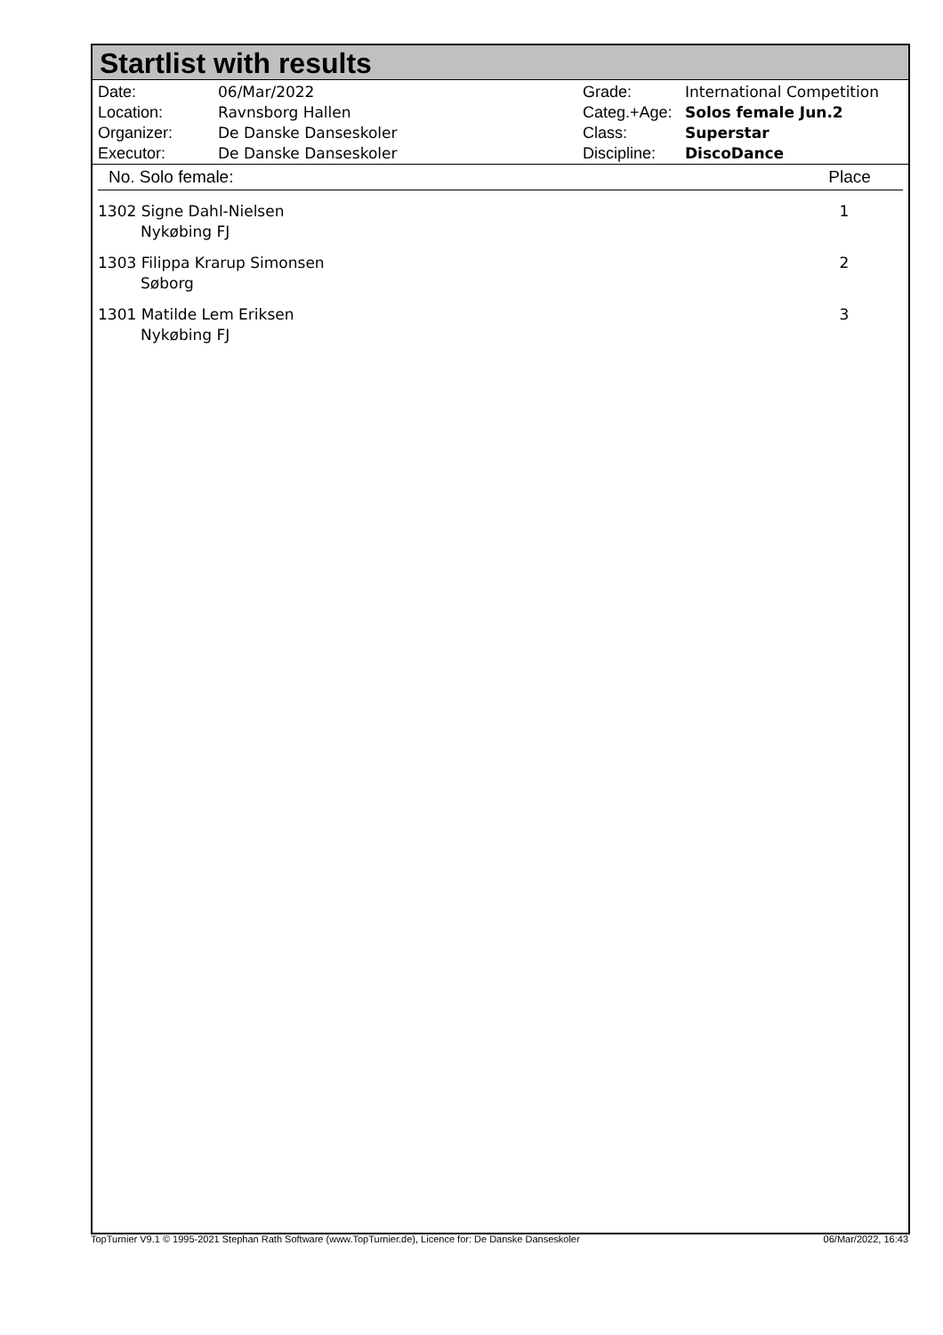Startlist with results
| Date: | 06/Mar/2022 |
| Location: | Ravnsborg Hallen |
| Organizer: | De Danske Danseskoler |
| Executor: | De Danske Danseskoler |
| Grade: | International Competition |
| Categ.+Age: | Solos female Jun.2 |
| Class: | Superstar |
| Discipline: | DiscoDance |
| No. Solo female: | Place |
| --- | --- |
| 1302 Signe Dahl-Nielsen Nykøbing FJ | 1 |
| 1303 Filippa Krarup Simonsen Søborg | 2 |
| 1301 Matilde Lem Eriksen Nykøbing FJ | 3 |
TopTurnier V9.1 © 1995-2021 Stephan Rath Software (www.TopTurnier.de), Licence for: De Danske Danseskoler 06/Mar/2022, 16:43